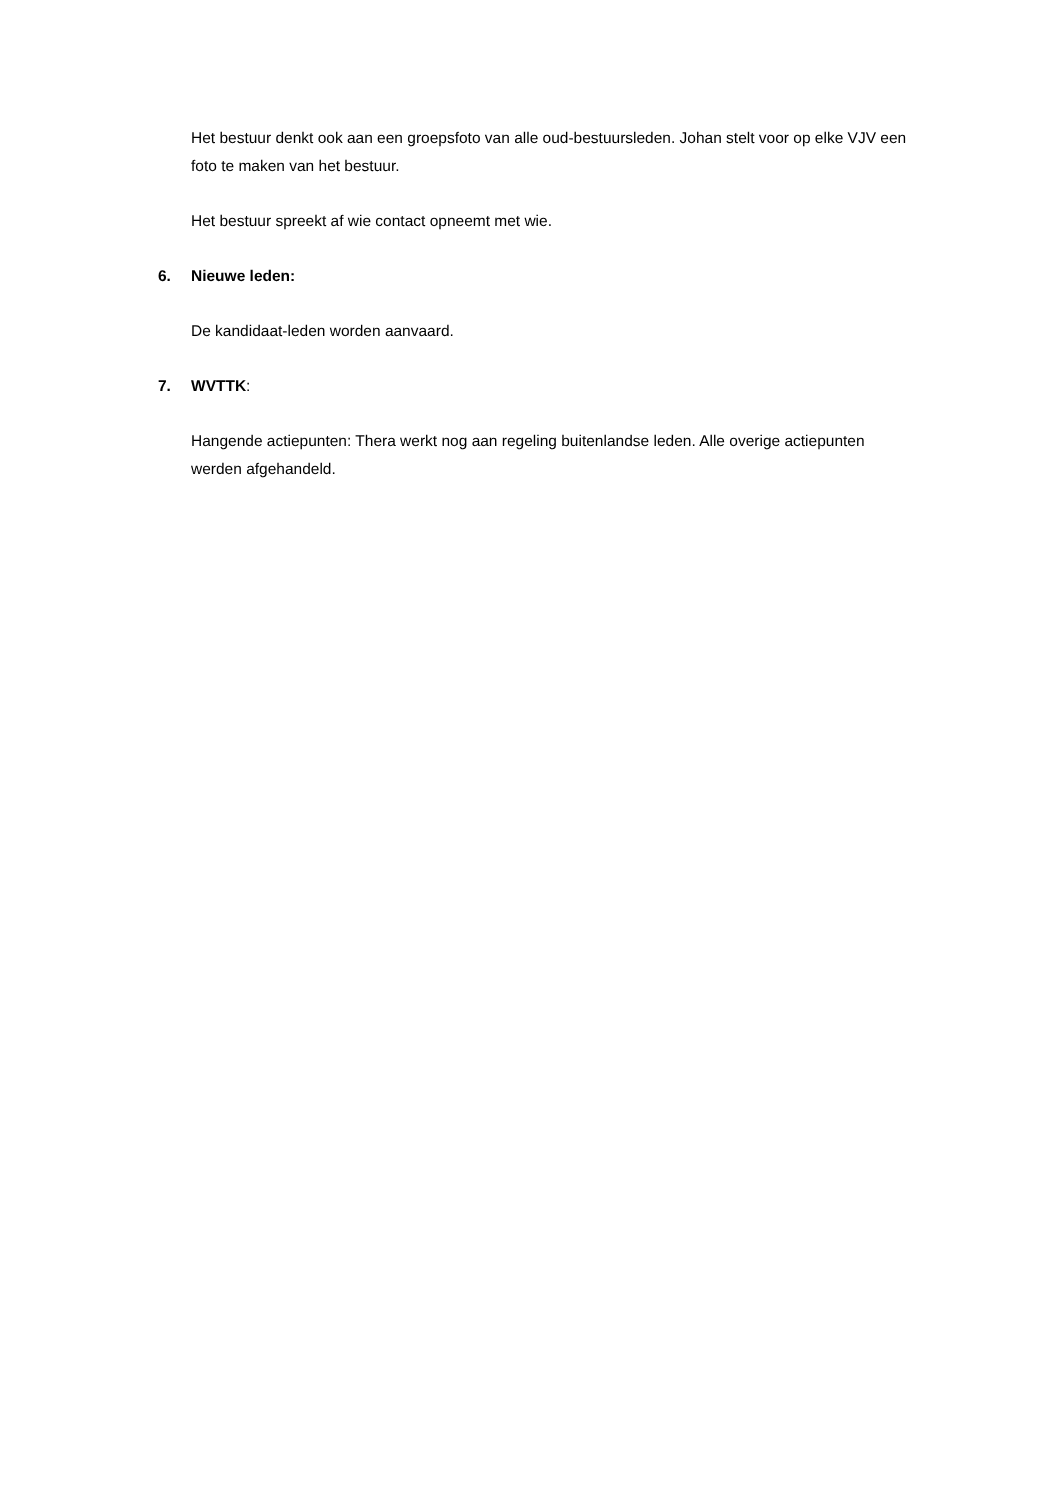Het bestuur denkt ook aan een groepsfoto van alle oud-bestuursleden. Johan stelt voor op elke VJV een foto te maken van het bestuur.
Het bestuur spreekt af wie contact opneemt met wie.
6. Nieuwe leden:
De kandidaat-leden worden aanvaard.
7. WVTTK:
Hangende actiepunten: Thera werkt nog aan regeling buitenlandse leden. Alle overige actiepunten werden afgehandeld.